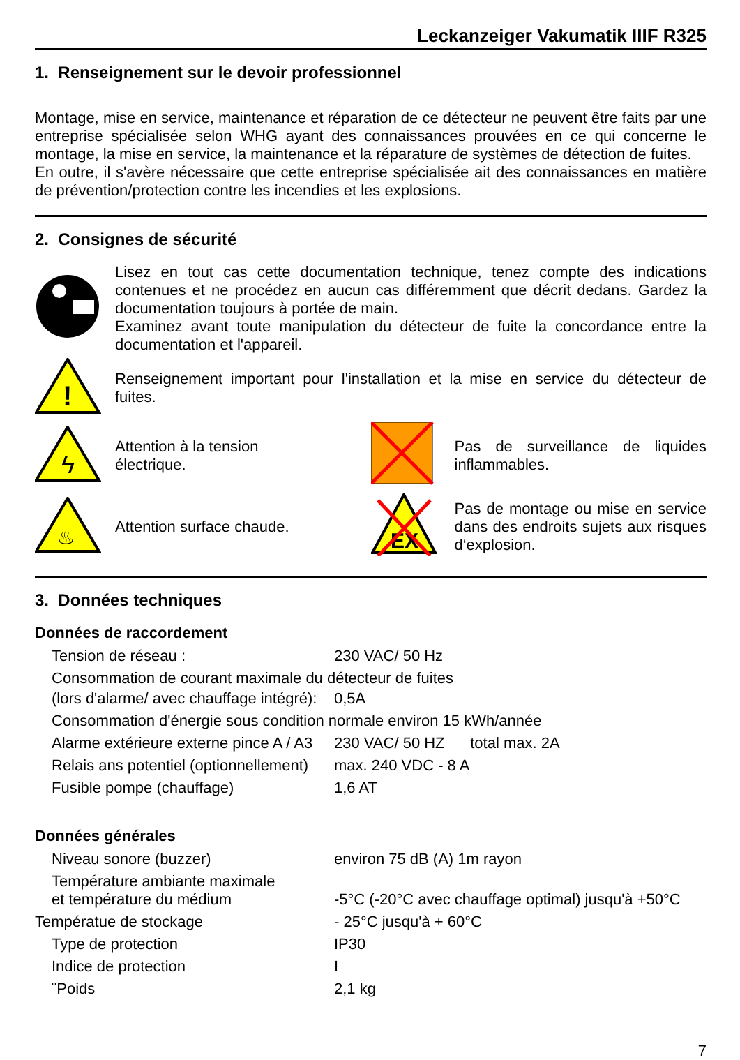Leckanzeiger Vakumatik IIIF R325
1. Renseignement sur le devoir professionnel
Montage, mise en service, maintenance et réparation de ce détecteur ne peuvent être faits par une entreprise spécialisée selon WHG ayant des connaissances prouvées en ce qui concerne le montage, la mise en service, la maintenance et la réparature de systèmes de détection de fuites.
En outre, il s'avère nécessaire que cette entreprise spécialisée ait des connaissances en matière de prévention/protection contre les incendies et les explosions.
2. Consignes de sécurité
Lisez en tout cas cette documentation technique, tenez compte des indications contenues et ne procédez en aucun cas différemment que décrit dedans. Gardez la documentation toujours à portée de main.
Examinez avant toute manipulation du détecteur de fuite la concordance entre la documentation et l'appareil.
!
Renseignement important pour l'installation et la mise en service du détecteur de fuites.
ϟ
Attention à la tension
électrique.
Pas de surveillance de liquides inflammables.
♨
Attention surface chaude.
EX
Pas de montage ou mise en service dans des endroits sujets aux risques d‘explosion.
3. Données techniques
Données de raccordement
| Tension de réseau : | 230 VAC/ 50 Hz |
| Consommation de courant maximale du détecteur de fuites | |
| (lors d'alarme/ avec chauffage intégré): | 0,5A |
| Consommation d'énergie sous condition normale environ 15 kWh/année | |
| Alarme extérieure externe pince A / A3 | 230 VAC/ 50 HZ total max. 2A |
| Relais ans potentiel (optionnellement) | max. 240 VDC - 8 A |
| Fusible pompe (chauffage) | 1,6 AT |
Données générales
| Niveau sonore (buzzer) | environ 75 dB (A) 1m rayon |
| Température ambiante maximale et température du médium | -5°C (-20°C avec chauffage optimal) jusqu'à +50°C |
| Températue de stockage | - 25°C jusqu'à + 60°C |
| Type de protection | IP30 |
| Indice de protection | I |
| ¨Poids | 2,1 kg |
7